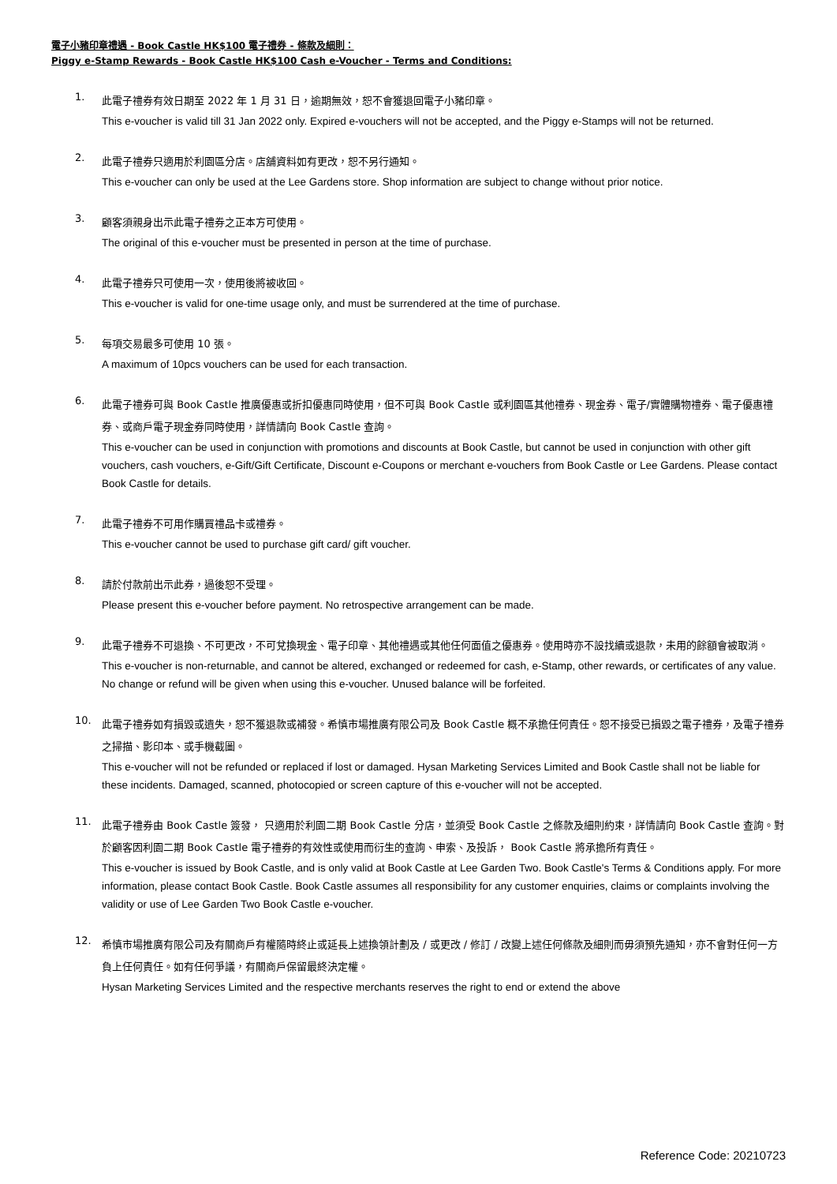電子小豬印章禮遇 - Book Castle HK$100 電子禮券 - 條款及細則：
Piggy e-Stamp Rewards - Book Castle HK$100 Cash e-Voucher - Terms and Conditions:
1.
此電子禮券有效日期至 2022 年 1 月 31 日，逾期無效，恕不會獲退回電子小豬印章。
This e-voucher is valid till 31 Jan 2022 only. Expired e-vouchers will not be accepted, and the Piggy e-Stamps will not be returned.
2.
此電子禮券只適用於利園區分店。店舖資料如有更改，恕不另行通知。
This e-voucher can only be used at the Lee Gardens store. Shop information are subject to change without prior notice.
3.
顧客須親身出示此電子禮券之正本方可使用。
The original of this e-voucher must be presented in person at the time of purchase.
4.
此電子禮券只可使用一次，使用後將被收回。
This e-voucher is valid for one-time usage only, and must be surrendered at the time of purchase.
5.
每項交易最多可使用 10 張。
A maximum of 10pcs vouchers can be used for each transaction.
6.
此電子禮券可與 Book Castle 推廣優惠或折扣優惠同時使用，但不可與 Book Castle 或利園區其他禮券、現金券、電子/實體購物禮券、電子優惠禮券、或商戶電子現金券同時使用，詳情請向 Book Castle 查詢。
This e-voucher can be used in conjunction with promotions and discounts at Book Castle, but cannot be used in conjunction with other gift vouchers, cash vouchers, e-Gift/Gift Certificate, Discount e-Coupons or merchant e-vouchers from Book Castle or Lee Gardens. Please contact Book Castle for details.
7.
此電子禮券不可用作購買禮品卡或禮券。
This e-voucher cannot be used to purchase gift card/ gift voucher.
8.
請於付款前出示此券，過後恕不受理。
Please present this e-voucher before payment. No retrospective arrangement can be made.
9.
此電子禮券不可退換、不可更改，不可兌換現金、電子印章、其他禮遇或其他任何面值之優惠券。使用時亦不設找續或退款，未用的餘額會被取消。
This e-voucher is non-returnable, and cannot be altered, exchanged or redeemed for cash, e-Stamp, other rewards, or certificates of any value. No change or refund will be given when using this e-voucher. Unused balance will be forfeited.
10.
此電子禮券如有損毀或遺失，恕不獲退款或補發。希慎市場推廣有限公司及 Book Castle 概不承擔任何責任。恕不接受已損毀之電子禮券，及電子禮券之掃描、影印本、或手機截圖。
This e-voucher will not be refunded or replaced if lost or damaged. Hysan Marketing Services Limited and Book Castle shall not be liable for these incidents. Damaged, scanned, photocopied or screen capture of this e-voucher will not be accepted.
11.
此電子禮券由 Book Castle 簽發， 只適用於利園二期 Book Castle 分店，並須受 Book Castle 之條款及細則約束，詳情請向 Book Castle 查詢。對於顧客因利園二期 Book Castle 電子禮券的有效性或使用而衍生的查詢、申索、及投訴， Book Castle 將承擔所有責任。
This e-voucher is issued by Book Castle, and is only valid at Book Castle at Lee Garden Two. Book Castle's Terms & Conditions apply. For more information, please contact Book Castle. Book Castle assumes all responsibility for any customer enquiries, claims or complaints involving the validity or use of Lee Garden Two Book Castle e-voucher.
12.
希慎市場推廣有限公司及有關商戶有權隨時終止或延長上述換領計劃及 / 或更改 / 修訂 / 改變上述任何條款及細則而毋須預先通知，亦不會對任何一方負上任何責任。如有任何爭議，有關商戶保留最終決定權。
Hysan Marketing Services Limited and the respective merchants reserves the right to end or extend the above
Reference Code: 20210723